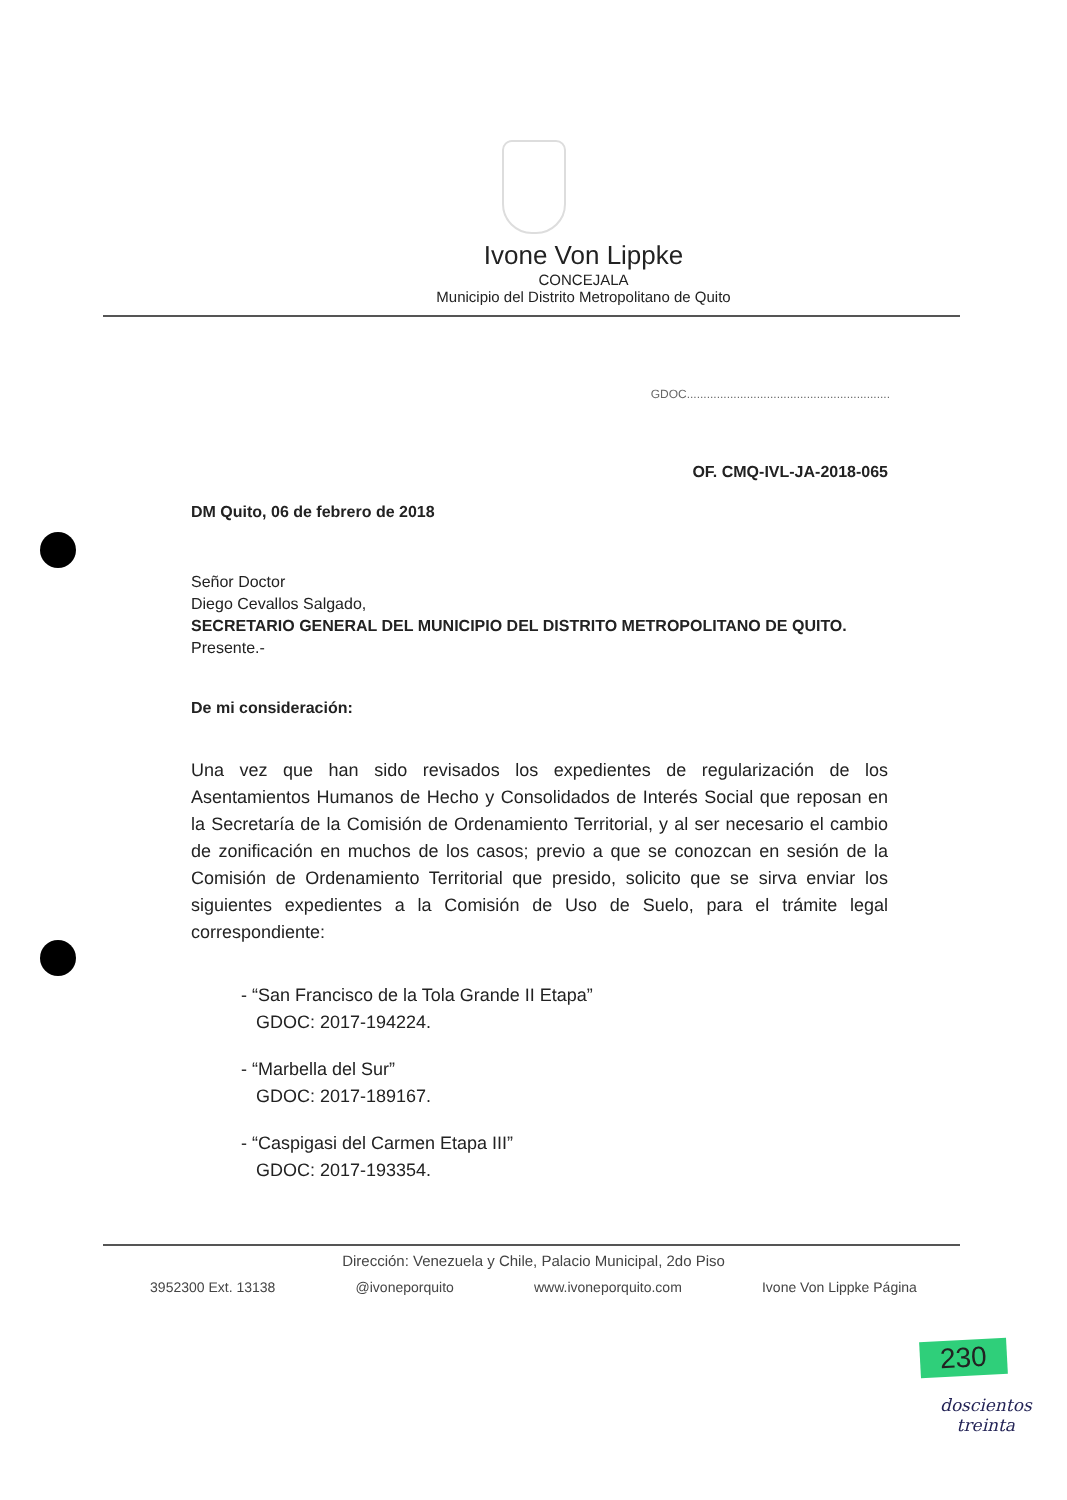Ivone Von Lippke
CONCEJALA
Municipio del Distrito Metropolitano de Quito
GDOC.............................................................
OF. CMQ-IVL-JA-2018-065
DM Quito, 06 de febrero de 2018
Señor Doctor
Diego Cevallos Salgado,
SECRETARIO GENERAL DEL MUNICIPIO DEL DISTRITO METROPOLITANO DE QUITO.
Presente.-
De mi consideración:
Una vez que han sido revisados los expedientes de regularización de los Asentamientos Humanos de Hecho y Consolidados de Interés Social que reposan en la Secretaría de la Comisión de Ordenamiento Territorial, y al ser necesario el cambio de zonificación en muchos de los casos; previo a que se conozcan en sesión de la Comisión de Ordenamiento Territorial que presido, solicito que se sirva enviar los siguientes expedientes a la Comisión de Uso de Suelo, para el trámite legal correspondiente:
- “San Francisco de la Tola Grande II Etapa”
GDOC: 2017-194224.
- “Marbella del Sur”
GDOC: 2017-189167.
- “Caspigasi del Carmen Etapa III”
GDOC: 2017-193354.
Dirección: Venezuela y Chile, Palacio Municipal, 2do Piso
3952300 Ext. 13138 @ivoneporquito www.ivoneporquito.com Ivone Von Lippke Página
230
doscientos
treinta